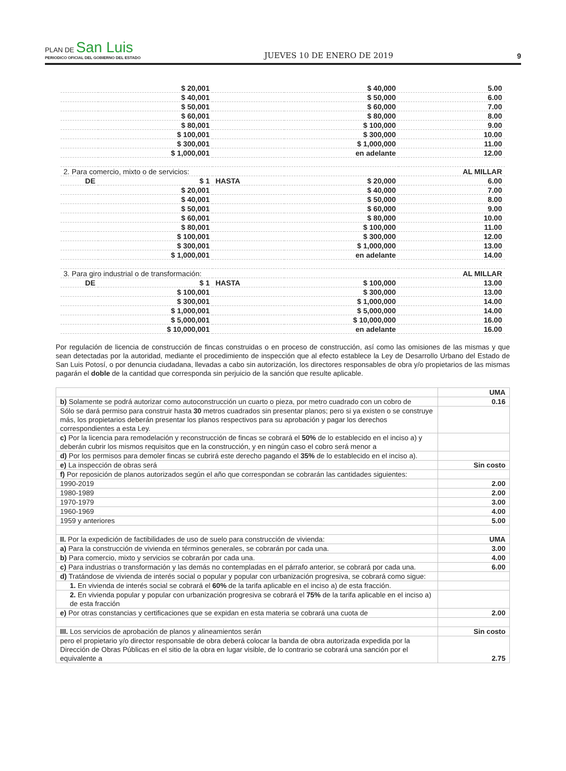PLAN DE San Luis
PERIODICO OFICIAL DEL GOBIERNO DEL ESTADO
JUEVES 10 DE ENERO DE 2019
9
| | $ 20,001 | | $ 40,000 | 5.00 |
| | $ 40,001 | | $ 50,000 | 6.00 |
| | $ 50,001 | | $ 60,000 | 7.00 |
| | $ 60,001 | | $ 80,000 | 8.00 |
| | $ 80,001 | | $ 100,000 | 9.00 |
| | $ 100,001 | | $ 300,000 | 10.00 |
| | $ 300,001 | | $ 1,000,000 | 11.00 |
| | $ 1,000,001 | | en adelante | 12.00 |
| 2. Para comercio, mixto o de servicios: | | | | AL MILLAR |
| DE | $ 1 | HASTA | $ 20,000 | 6.00 |
| | $ 20,001 | | $ 40,000 | 7.00 |
| | $ 40,001 | | $ 50,000 | 8.00 |
| | $ 50,001 | | $ 60,000 | 9.00 |
| | $ 60,001 | | $ 80,000 | 10.00 |
| | $ 80,001 | | $ 100,000 | 11.00 |
| | $ 100,001 | | $ 300,000 | 12.00 |
| | $ 300,001 | | $ 1,000,000 | 13.00 |
| | $ 1,000,001 | | en adelante | 14.00 |
| 3. Para giro industrial o de transformación: | | | | AL MILLAR |
| DE | $ 1 | HASTA | $ 100,000 | 13.00 |
| | $ 100,001 | | $ 300,000 | 13.00 |
| | $ 300,001 | | $ 1,000,000 | 14.00 |
| | $ 1,000,001 | | $ 5,000,000 | 14.00 |
| | $ 5,000,001 | | $ 10,000,000 | 16.00 |
| | $ 10,000,001 | | en adelante | 16.00 |
Por regulación de licencia de construcción de fincas construidas o en proceso de construcción, así como las omisiones de las mismas y que sean detectadas por la autoridad, mediante el procedimiento de inspección que al efecto establece la Ley de Desarrollo Urbano del Estado de San Luis Potosí, o por denuncia ciudadana, llevadas a cabo sin autorización, los directores responsables de obra y/o propietarios de las mismas pagarán el doble de la cantidad que corresponda sin perjuicio de la sanción que resulte aplicable.
| | UMA |
| b) Solamente se podrá autorizar como autoconstrucción un cuarto o pieza, por metro cuadrado con un cobro de | 0.16 |
| Sólo se dará permiso para construir hasta 30 metros cuadrados sin presentar planos; pero si ya existen o se construye más, los propietarios deberán presentar los planos respectivos para su aprobación y pagar los derechos correspondientes a esta Ley. | |
| c) Por la licencia para remodelación y reconstrucción de fincas se cobrará el 50% de lo establecido en el inciso a) y deberán cubrir los mismos requisitos que en la construcción, y en ningún caso el cobro será menor a | |
| d) Por los permisos para demoler fincas se cubrirá este derecho pagando el 35% de lo establecido en el inciso a). | |
| e) La inspección de obras será | Sin costo |
| f) Por reposición de planos autorizados según el año que correspondan se cobrarán las cantidades siguientes: | |
| 1990-2019 | 2.00 |
| 1980-1989 | 2.00 |
| 1970-1979 | 3.00 |
| 1960-1969 | 4.00 |
| 1959 y anteriores | 5.00 |
| II. Por la expedición de factibilidades de uso de suelo para construcción de vivienda: | UMA |
| a) Para la construcción de vivienda en términos generales, se cobrarán por cada una. | 3.00 |
| b) Para comercio, mixto y servicios se cobrarán por cada una. | 4.00 |
| c) Para industrias o transformación y las demás no contempladas en el párrafo anterior, se cobrará por cada una. | 6.00 |
| d) Tratándose de vivienda de interés social o popular y popular con urbanización progresiva, se cobrará como sigue: | |
| 1. En vivienda de interés social se cobrará el 60% de la tarifa aplicable en el inciso a) de esta fracción. | |
| 2. En vivienda popular y popular con urbanización progresiva se cobrará el 75% de la tarifa aplicable en el inciso a) de esta fracción | |
| e) Por otras constancias y certificaciones que se expidan en esta materia se cobrará una cuota de | 2.00 |
| III. Los servicios de aprobación de planos y alineamientos serán | Sin costo |
| pero el propietario y/o director responsable de obra deberá colocar la banda de obra autorizada expedida por la Dirección de Obras Públicas en el sitio de la obra en lugar visible, de lo contrario se cobrará una sanción por el equivalente a | 2.75 |